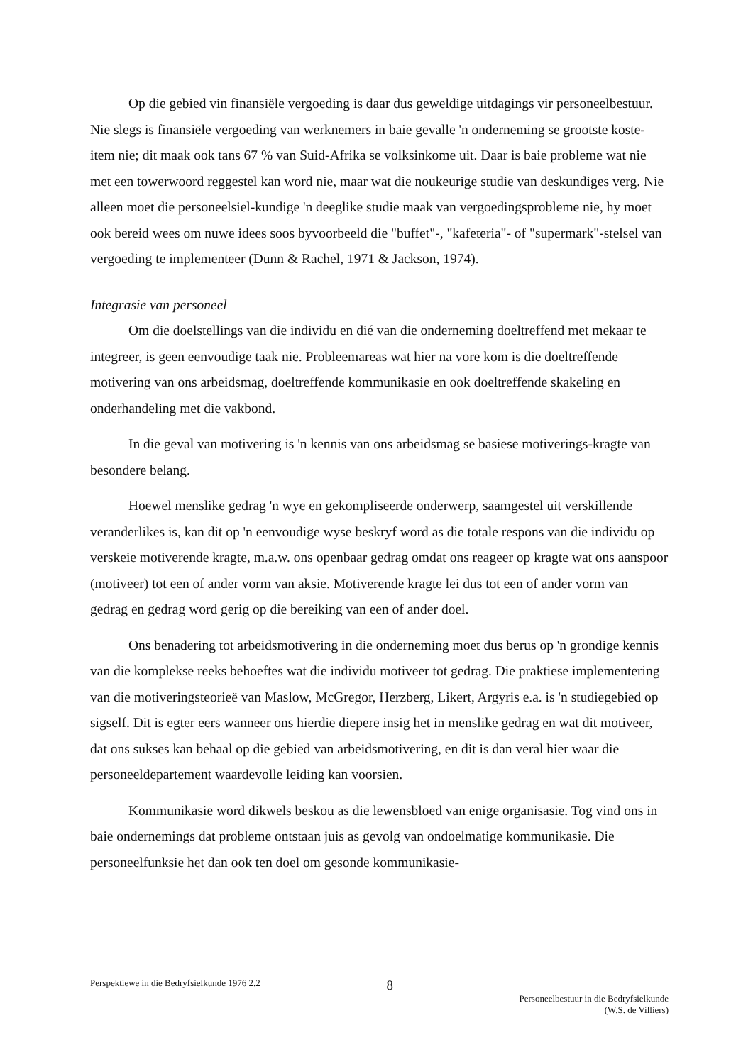Op die gebied vin finansiële vergoeding is daar dus geweldige uitdagings vir personeelbestuur. Nie slegs is finansiële vergoeding van werknemers in baie gevalle 'n onderneming se grootste koste-item nie; dit maak ook tans 67 % van Suid-Afrika se volksinkome uit. Daar is baie probleme wat nie met een towerwoord reggestel kan word nie, maar wat die noukeurige studie van deskundiges verg. Nie alleen moet die personeelsiel-kundige 'n deeglike studie maak van vergoedingsprobleme nie, hy moet ook bereid wees om nuwe idees soos byvoorbeeld die "buffet"-, "kafeteria"- of "supermark"-stelsel van vergoeding te implementeer (Dunn & Rachel, 1971 & Jackson, 1974).
Integrasie van personeel
Om die doelstellings van die individu en dié van die onderneming doeltreffend met mekaar te integreer, is geen eenvoudige taak nie. Probleemareas wat hier na vore kom is die doeltreffende motivering van ons arbeidsmag, doeltreffende kommunikasie en ook doeltreffende skakeling en onderhandeling met die vakbond.
In die geval van motivering is 'n kennis van ons arbeidsmag se basiese motiverings-kragte van besondere belang.
Hoewel menslike gedrag 'n wye en gekompliseerde onderwerp, saamgestel uit verskillende veranderlikes is, kan dit op 'n eenvoudige wyse beskryf word as die totale respons van die individu op verskeie motiverende kragte, m.a.w. ons openbaar gedrag omdat ons reageer op kragte wat ons aanspoor (motiveer) tot een of ander vorm van aksie. Motiverende kragte lei dus tot een of ander vorm van gedrag en gedrag word gerig op die bereiking van een of ander doel.
Ons benadering tot arbeidsmotivering in die onderneming moet dus berus op 'n grondige kennis van die komplekse reeks behoeftes wat die individu motiveer tot gedrag. Die praktiese implementering van die motiveringsteorieë van Maslow, McGregor, Herzberg, Likert, Argyris e.a. is 'n studiegebied op sigself. Dit is egter eers wanneer ons hierdie diepere insig het in menslike gedrag en wat dit motiveer, dat ons sukses kan behaal op die gebied van arbeidsmotivering, en dit is dan veral hier waar die personeeldepartement waardevolle leiding kan voorsien.
Kommunikasie word dikwels beskou as die lewensbloed van enige organisasie. Tog vind ons in baie ondernemings dat probleme ontstaan juis as gevolg van ondoelmatige kommunikasie. Die personeelfunksie het dan ook ten doel om gesonde kommunikasie-
Perspektiewe in die Bedryfsielkunde 1976 2.2
8
Personeelbestuur in die Bedryfsielkunde
(W.S. de Villiers)